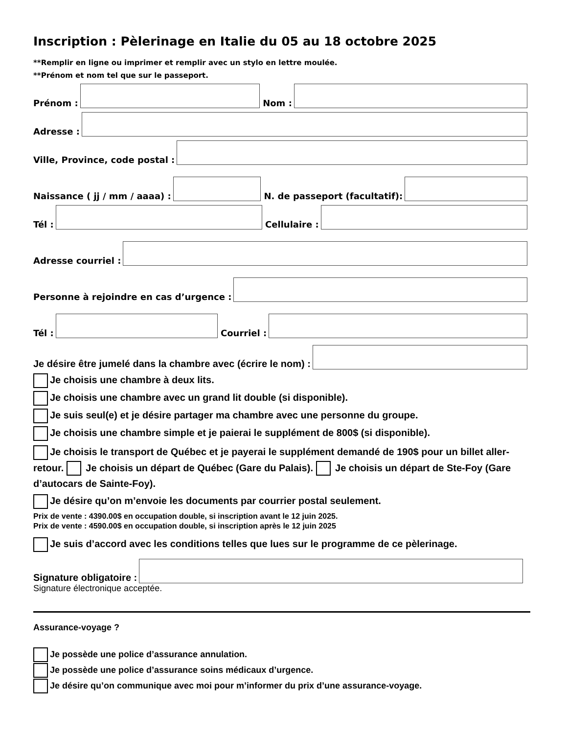Inscription : Pèlerinage en Italie du 05 au 18 octobre 2025
**Remplir en ligne ou imprimer et remplir avec un stylo en lettre moulée.
**Prénom et nom tel que sur le passeport.
Prénom :
Nom :
Adresse :
Ville, Province, code postal :
Naissance ( jj / mm / aaaa) :
N. de passeport (facultatif):
Tél :
Cellulaire :
Adresse courriel :
Personne à rejoindre en cas d’urgence :
Tél :
Courriel :
Je désire être jumelé dans la chambre avec (écrire le nom) :
Je choisis une chambre à deux lits.
Je choisis une chambre avec un grand lit double (si disponible).
Je suis seul(e) et je désire partager ma chambre avec une personne du groupe.
Je choisis une chambre simple et je paierai le supplément de 800$ (si disponible).
Je choisis le transport de Québec et je payerai le supplément demandé de 190$ pour un billet aller-retour. Je choisis un départ de Québec (Gare du Palais). Je choisis un départ de Ste-Foy (Gare d’autocars de Sainte-Foy).
Je désire qu’on m’envoie les documents par courrier postal seulement.
Prix de vente : 4390.00$ en occupation double, si inscription avant le 12 juin 2025.
Prix de vente : 4590.00$ en occupation double, si inscription après le 12 juin 2025
Je suis d’accord avec les conditions telles que lues sur le programme de ce pèlerinage.
Signature obligatoire :
Signature électronique acceptée.
Assurance-voyage ?
Je possède une police d’assurance annulation.
Je possède une police d’assurance soins médicaux d’urgence.
Je désire qu’on communique avec moi pour m’informer du prix d’une assurance-voyage.